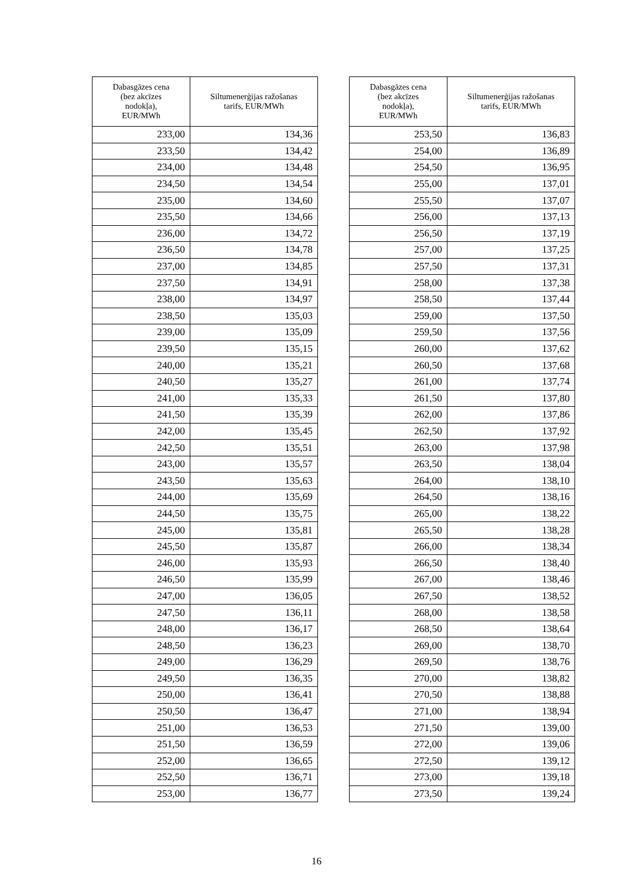| Dabasgāzes cena (bez akcīzes nodokļa), EUR/MWh | Siltumenerģijas ražošanas tarifs, EUR/MWh |
| --- | --- |
| 233,00 | 134,36 |
| 233,50 | 134,42 |
| 234,00 | 134,48 |
| 234,50 | 134,54 |
| 235,00 | 134,60 |
| 235,50 | 134,66 |
| 236,00 | 134,72 |
| 236,50 | 134,78 |
| 237,00 | 134,85 |
| 237,50 | 134,91 |
| 238,00 | 134,97 |
| 238,50 | 135,03 |
| 239,00 | 135,09 |
| 239,50 | 135,15 |
| 240,00 | 135,21 |
| 240,50 | 135,27 |
| 241,00 | 135,33 |
| 241,50 | 135,39 |
| 242,00 | 135,45 |
| 242,50 | 135,51 |
| 243,00 | 135,57 |
| 243,50 | 135,63 |
| 244,00 | 135,69 |
| 244,50 | 135,75 |
| 245,00 | 135,81 |
| 245,50 | 135,87 |
| 246,00 | 135,93 |
| 246,50 | 135,99 |
| 247,00 | 136,05 |
| 247,50 | 136,11 |
| 248,00 | 136,17 |
| 248,50 | 136,23 |
| 249,00 | 136,29 |
| 249,50 | 136,35 |
| 250,00 | 136,41 |
| 250,50 | 136,47 |
| 251,00 | 136,53 |
| 251,50 | 136,59 |
| 252,00 | 136,65 |
| 252,50 | 136,71 |
| 253,00 | 136,77 |
| Dabasgāzes cena (bez akcīzes nodokļa), EUR/MWh | Siltumenerģijas ražošanas tarifs, EUR/MWh |
| --- | --- |
| 253,50 | 136,83 |
| 254,00 | 136,89 |
| 254,50 | 136,95 |
| 255,00 | 137,01 |
| 255,50 | 137,07 |
| 256,00 | 137,13 |
| 256,50 | 137,19 |
| 257,00 | 137,25 |
| 257,50 | 137,31 |
| 258,00 | 137,38 |
| 258,50 | 137,44 |
| 259,00 | 137,50 |
| 259,50 | 137,56 |
| 260,00 | 137,62 |
| 260,50 | 137,68 |
| 261,00 | 137,74 |
| 261,50 | 137,80 |
| 262,00 | 137,86 |
| 262,50 | 137,92 |
| 263,00 | 137,98 |
| 263,50 | 138,04 |
| 264,00 | 138,10 |
| 264,50 | 138,16 |
| 265,00 | 138,22 |
| 265,50 | 138,28 |
| 266,00 | 138,34 |
| 266,50 | 138,40 |
| 267,00 | 138,46 |
| 267,50 | 138,52 |
| 268,00 | 138,58 |
| 268,50 | 138,64 |
| 269,00 | 138,70 |
| 269,50 | 138,76 |
| 270,00 | 138,82 |
| 270,50 | 138,88 |
| 271,00 | 138,94 |
| 271,50 | 139,00 |
| 272,00 | 139,06 |
| 272,50 | 139,12 |
| 273,00 | 139,18 |
| 273,50 | 139,24 |
16